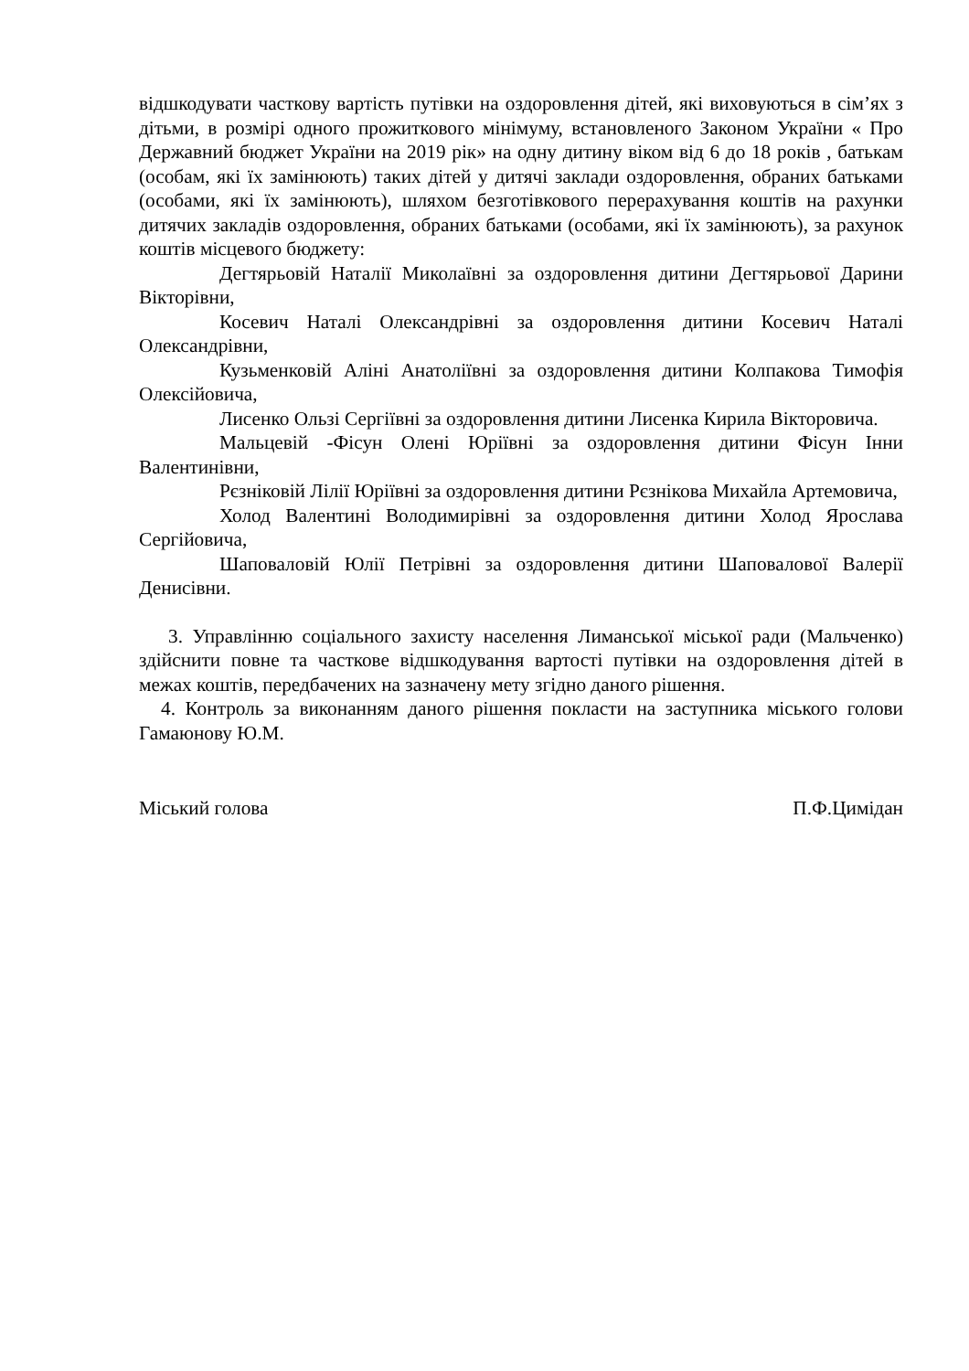відшкодувати часткову вартість путівки на оздоровлення дітей, які виховуються в сім’ях з дітьми, в розмірі одного прожиткового мінімуму, встановленого Законом України « Про Державний бюджет України на 2019 рік» на одну дитину віком від 6 до 18 років , батькам (особам, які їх замінюють) таких дітей у дитячі заклади оздоровлення, обраних батьками (особами, які їх замінюють), шляхом безготівкового перерахування коштів на рахунки дитячих закладів оздоровлення, обраних батьками (особами, які їх замінюють), за рахунок коштів місцевого бюджету:
Дегтярьовій Наталії Миколаївні за оздоровлення дитини Дегтярьової Дарини Вікторівни,
Косевич Наталі Олександрівні за оздоровлення дитини Косевич Наталі Олександрівни,
Кузьменковій Аліні Анатоліївні за оздоровлення дитини Колпакова Тимофія Олексійовича,
Лисенко Ользі Сергіївні за оздоровлення дитини Лисенка Кирила Вікторовича.
Мальцевій -Фісун Олені Юріївні за оздоровлення дитини Фісун Інни Валентинівни,
Рєзніковій Лілії Юріївні за оздоровлення дитини Рєзнікова Михайла Артемовича,
Холод Валентині Володимирівні за оздоровлення дитини Холод Ярослава Сергійовича,
Шаповаловій Юлії Петрівні за оздоровлення дитини Шаповалової Валерії Денисівни.
3. Управлінню соціального захисту населення Лиманської міської ради (Мальченко) здійснити повне та часткове відшкодування вартості путівки на оздоровлення дітей в межах коштів, передбачених на зазначену мету згідно даного рішення.
4. Контроль за виконанням даного рішення покласти на заступника міського голови Гамаюнову Ю.М.
Міський голова П.Ф.Цимідан